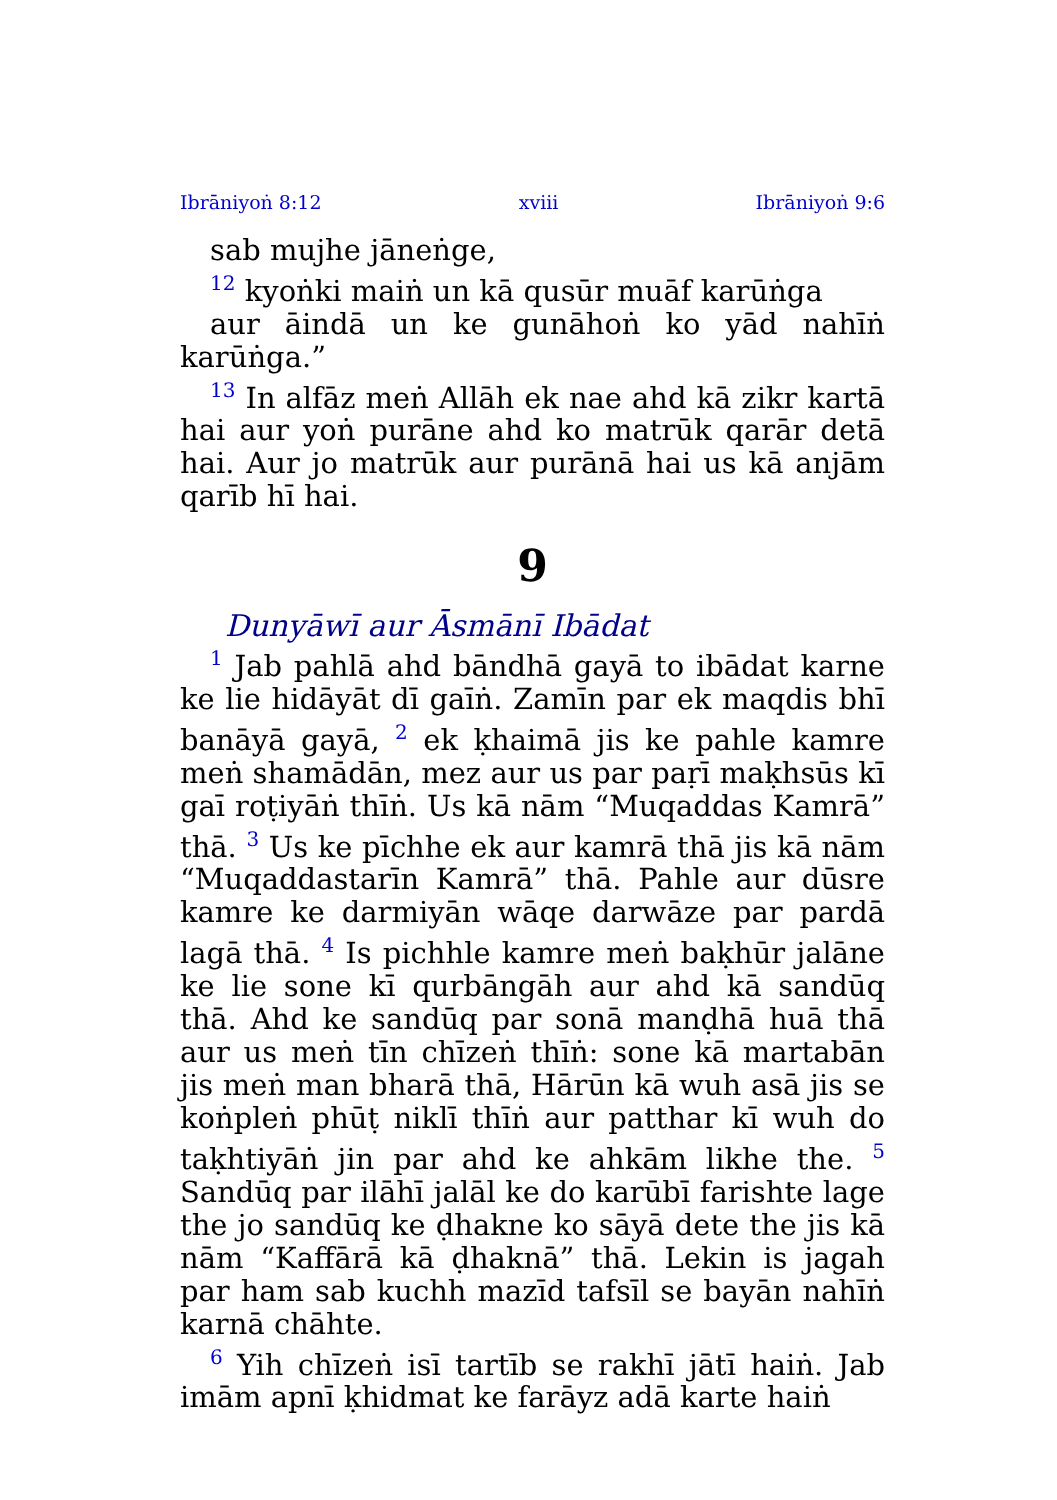Ibrāniyoṅ 8:12 xviii Ibrāniyoṅ 9:6
sab mujhe jāneṅge,
<sup>12</sup> kyoṅki maiṅ un kā qusūr muāf karūṅga
aur āindā un ke gunāhoṅ ko yād nahīṅ karūṅga.”
<sup>13</sup> In alfāz meṅ Allāh ek nae ahd kā zikr kartā hai aur yoṅ purāne ahd ko matrūk qarār detā hai. Aur jo matrūk aur purānā hai us kā anjām qarīb hī hai.
9
Dunyāwī aur Āsmānī Ibādat
<sup>1</sup> Jab pahlā ahd bāndhā gayā to ibādat karne ke lie hidāyāt dī gaīṅ. Zamīn par ek maqdis bhī banāyā gayā, <sup>2</sup> ek ḳhaimā jis ke pahle kamre meṅ shamādān, mez aur us par paṛī maḳhsūs kī gaī roṭiyāṅ thīṅ. Us kā nām “Muqaddas Kamrā” thā. <sup>3</sup> Us ke pīchhe ek aur kamrā thā jis kā nām “Muqaddastarīn Kamrā” thā. Pahle aur dūsre kamre ke darmiyān wāqe darwāze par pardā lagā thā. <sup>4</sup> Is pichhle kamre meṅ baḳhūr jalāne ke lie sone kī qurbāngāh aur ahd kā sandūq thā. Ahd ke sandūq par sonā manḍhā huā thā aur us meṅ tīn chīzeṅ thīṅ: sone kā martabān jis meṅ man bharā thā, Hārūn kā wuh asā jis se koṅpleṅ phūṭ niklī thīṅ aur patthar kī wuh do taḳhtiyāṅ jin par ahd ke ahkām likhe the. <sup>5</sup> Sandūq par ilāhī jalāl ke do karūbī farishte lage the jo sandūq ke ḍhakne ko sāyā dete the jis kā nām “Kaffārā kā ḍhaknā” thā. Lekin is jagah par ham sab kuchh mazīd tafsīl se bayān nahīṅ karnā chāhte.
<sup>6</sup> Yih chīzeṅ isī tartīb se rakhī jātī haiṅ. Jab imām apnī ḳhidmat ke farāyz adā karte haiṅ